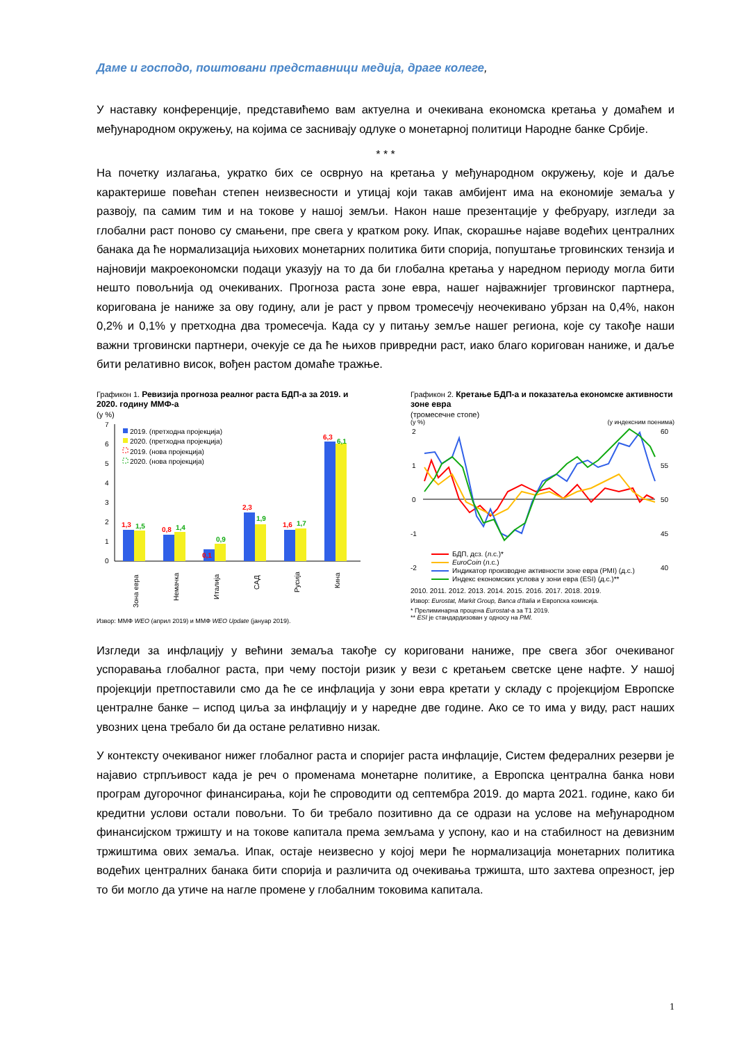Даме и господо, поштовани представници медија, драге колеге,
У наставку конференције, представићемо вам актуелна и очекивана економска кретања у домаћем и међународном окружењу, на којима се заснивају одлуке о монетарној политици Народне банке Србије.
* * *
На почетку излагања, укратко бих се осврнуо на кретања у међународном окружењу, које и даље карактерише повећан степен неизвесности и утицај који такав амбијент има на економије земаља у развоју, па самим тим и на токове у нашој земљи. Након наше презентације у фебруару, изгледи за глобални раст поново су смањени, пре свега у кратком року. Ипак, скорашње најаве водећих централних банака да ће нормализација њихових монетарних политика бити спорија, попуштање трговинских тензија и најновији макроекономски подаци указују на то да би глобална кретања у наредном периоду могла бити нешто повољнија од очекиваних. Прогноза раста зоне евра, нашег најважнијег трговинског партнера, коригована је наниже за ову годину, али је раст у првом тромесечју неочекивано убрзан на 0,4%, након 0,2% и 0,1% у претходна два тромесечја. Када су у питању земље нашег региона, које су такође наши важни трговински партнери, очекује се да ће њихов привредни раст, иако благо коригован наниже, и даље бити релативно висок, вођен растом домаће тражње.
Графикон 1. Ревизија прогноза реалног раста БДП-а за 2019. и 2020. годину ММФ-а
(у %)
7
6
5
4
3
2
1
0
2019. (претходна пројекција)
2020. (претходна пројекција)
2019. (нова пројекција)
2020. (нова пројекција)
1,3
0,8
0,1
2,3
1,6
6,3
1,5
1,4
0,9
1,9
1,7
6,1
Зона евра
Немачка
Италија
САД
Русија
Кина
Извор: ММФ WEO (април 2019) и ММФ WEO Update (јануар 2019).
Графикон 2. Кретање БДП-а и показатеља економске активности зоне евра
(тромесечне стопе)
(у %) (у индексним поенима)
2
1
0
-1
-2
60
55
50
45
40
БДП, дсз. (л.с.)*
EuroCoin (л.с.)
Индикатор производне активности зоне евра (PMI) (д.с.)
Индекс економских услова у зони евра (ESI) (д.с.)**
2010. 2011. 2012. 2013. 2014. 2015. 2016. 2017. 2018. 2019.
Извор: Eurostat, Markit Group, Banca d'Italia и Европска комисија.
* Прелиминарна процена Eurostat-а за Т1 2019.
** ESI је стандардизован у односу на PMI.
Изгледи за инфлацију у већини земаља такође су кориговани наниже, пре свега због очекиваног успоравања глобалног раста, при чему постоји ризик у вези с кретањем светске цене нафте. У нашој пројекцији претпоставили смо да ће се инфлација у зони евра кретати у складу с пројекцијом Европске централне банке – испод циља за инфлацију и у наредне две године. Ако се то има у виду, раст наших увозних цена требало би да остане релативно низак.
У контексту очекиваног нижег глобалног раста и споријег раста инфлације, Систем федералних резерви је најавио стрпљивост када је реч о променама монетарне политике, а Европска централна банка нови програм дугорочног финансирања, који ће спроводити од септембра 2019. до марта 2021. године, како би кредитни услови остали повољни. То би требало позитивно да се одрази на услове на међународном финансијском тржишту и на токове капитала према земљама у успону, као и на стабилност на девизним тржиштима ових земаља. Ипак, остаје неизвесно у којој мери ће нормализација монетарних политика водећих централних банака бити спорија и различита од очекивања тржишта, што захтева опрезност, јер то би могло да утиче на нагле промене у глобалним токовима капитала.
1